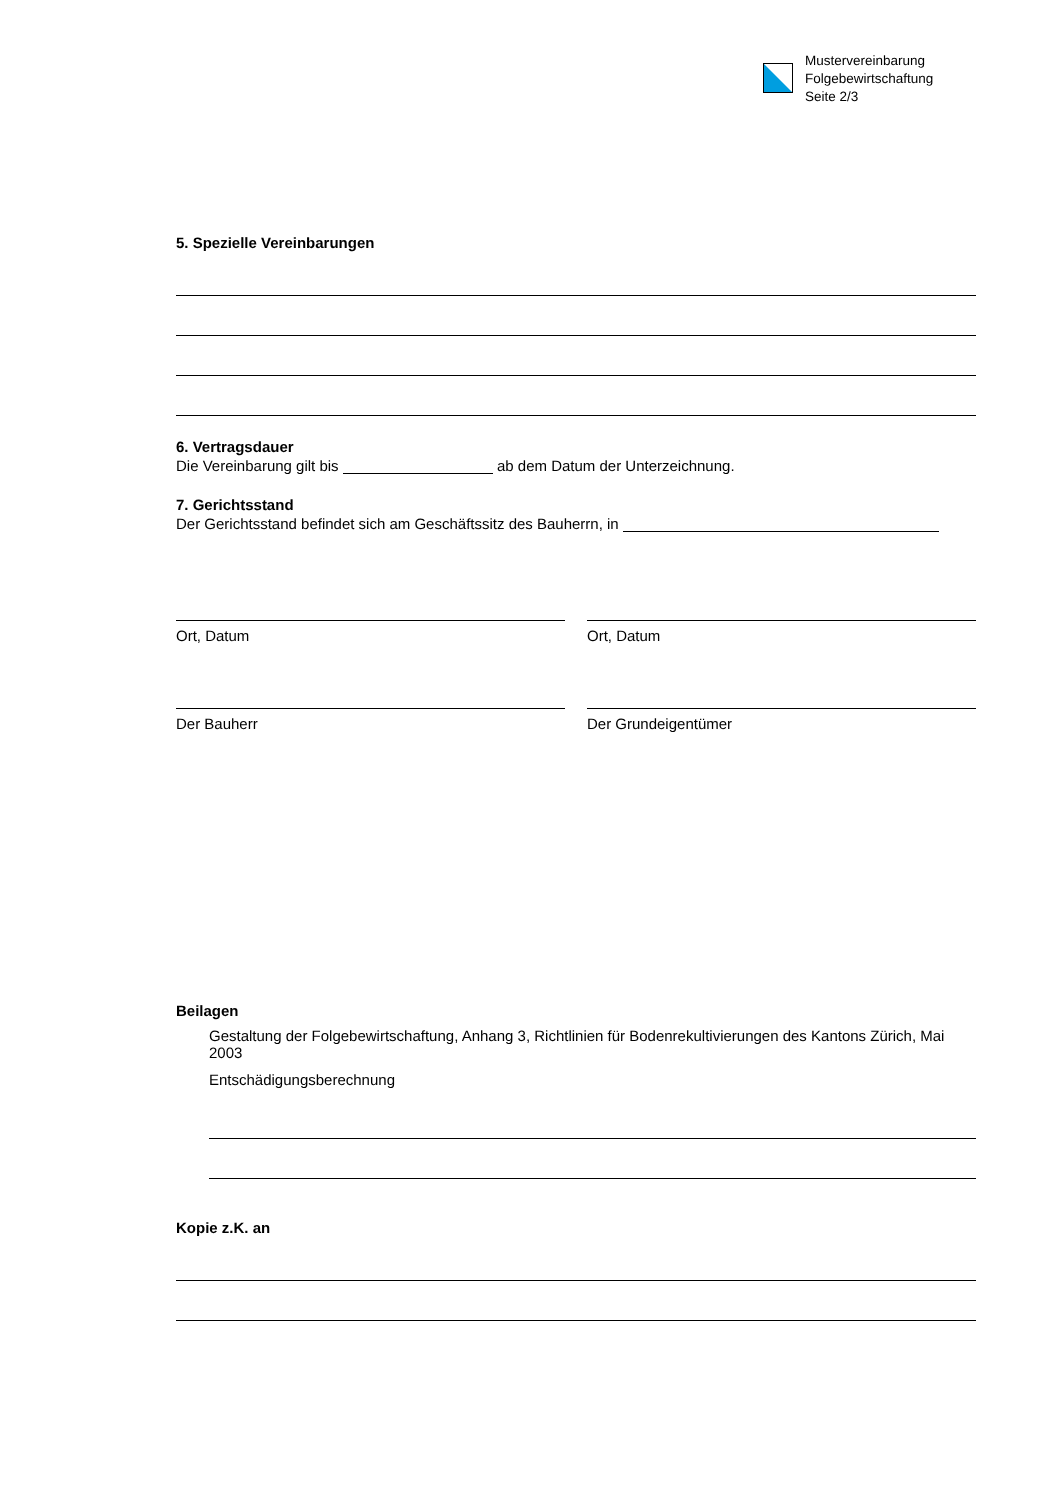Mustervereinbarung
Folgebewirtschaftung
Seite 2/3
5. Spezielle Vereinbarungen
6. Vertragsdauer
Die Vereinbarung gilt bis ab dem Datum der Unterzeichnung.
7. Gerichtsstand
Der Gerichtsstand befindet sich am Geschäftssitz des Bauherrn, in
Ort, Datum Ort, Datum
Der Bauherr Der Grundeigentümer
Beilagen
Gestaltung der Folgebewirtschaftung, Anhang 3, Richtlinien für Bodenrekultivierungen des Kantons Zürich, Mai 2003
Entschädigungsberechnung
Kopie z.K. an